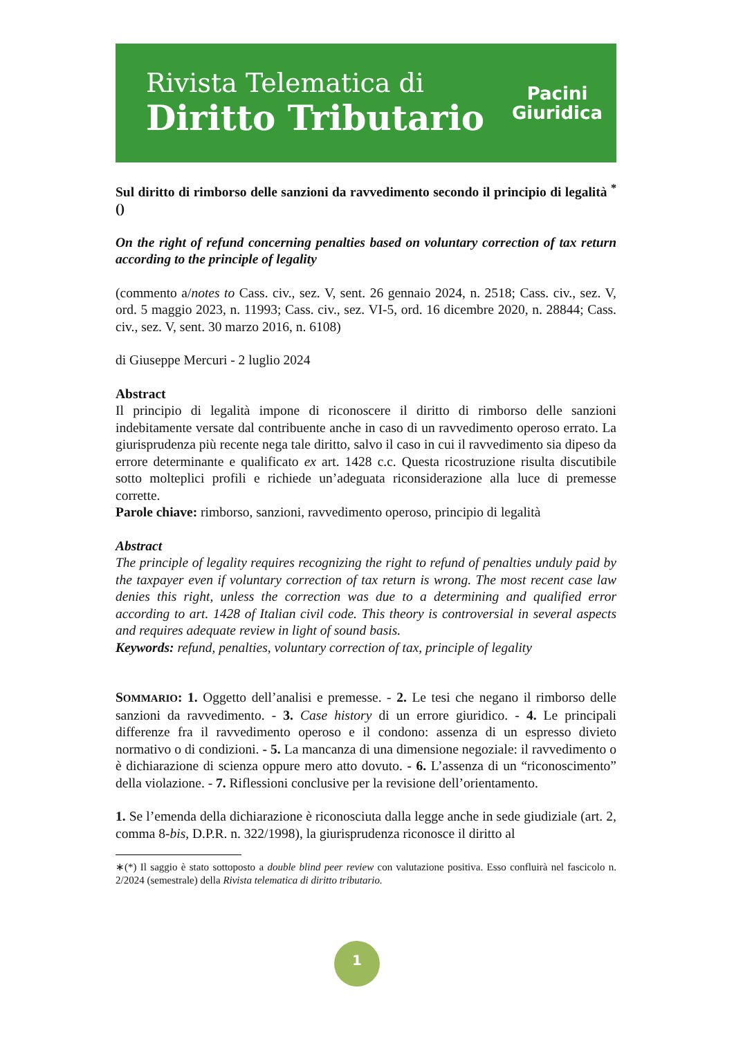Rivista Telematica di
Diritto Tributario
Pacini
Giuridica
Sul diritto di rimborso delle sanzioni da ravvedimento secondo il principio di legalità <sup>*</sup>()
On the right of refund concerning penalties based on voluntary correction of tax return according to the principle of legality
(commento a/notes to Cass. civ., sez. V, sent. 26 gennaio 2024, n. 2518; Cass. civ., sez. V, ord. 5 maggio 2023, n. 11993; Cass. civ., sez. VI-5, ord. 16 dicembre 2020, n. 28844; Cass. civ., sez. V, sent. 30 marzo 2016, n. 6108)
di Giuseppe Mercuri - 2 luglio 2024
Abstract
Il principio di legalità impone di riconoscere il diritto di rimborso delle sanzioni indebitamente versate dal contribuente anche in caso di un ravvedimento operoso errato. La giurisprudenza più recente nega tale diritto, salvo il caso in cui il ravvedimento sia dipeso da errore determinante e qualificato ex art. 1428 c.c. Questa ricostruzione risulta discutibile sotto molteplici profili e richiede un’adeguata riconsiderazione alla luce di premesse corrette.
Parole chiave: rimborso, sanzioni, ravvedimento operoso, principio di legalità
Abstract
The principle of legality requires recognizing the right to refund of penalties unduly paid by the taxpayer even if voluntary correction of tax return is wrong. The most recent case law denies this right, unless the correction was due to a determining and qualified error according to art. 1428 of Italian civil code. This theory is controversial in several aspects and requires adequate review in light of sound basis.
Keywords: refund, penalties, voluntary correction of tax, principle of legality
SOMMARIO: 1. Oggetto dell’analisi e premesse. - 2. Le tesi che negano il rimborso delle sanzioni da ravvedimento. - 3. Case history di un errore giuridico. - 4. Le principali differenze fra il ravvedimento operoso e il condono: assenza di un espresso divieto normativo o di condizioni. - 5. La mancanza di una dimensione negoziale: il ravvedimento o è dichiarazione di scienza oppure mero atto dovuto. - 6. L’assenza di un “riconoscimento” della violazione. - 7. Riflessioni conclusive per la revisione dell’orientamento.
1. Se l’emenda della dichiarazione è riconosciuta dalla legge anche in sede giudiziale (art. 2, comma 8-bis, D.P.R. n. 322/1998), la giurisprudenza riconosce il diritto al
∗(*) Il saggio è stato sottoposto a double blind peer review con valutazione positiva. Esso confluirà nel fascicolo n. 2/2024 (semestrale) della Rivista telematica di diritto tributario.
1